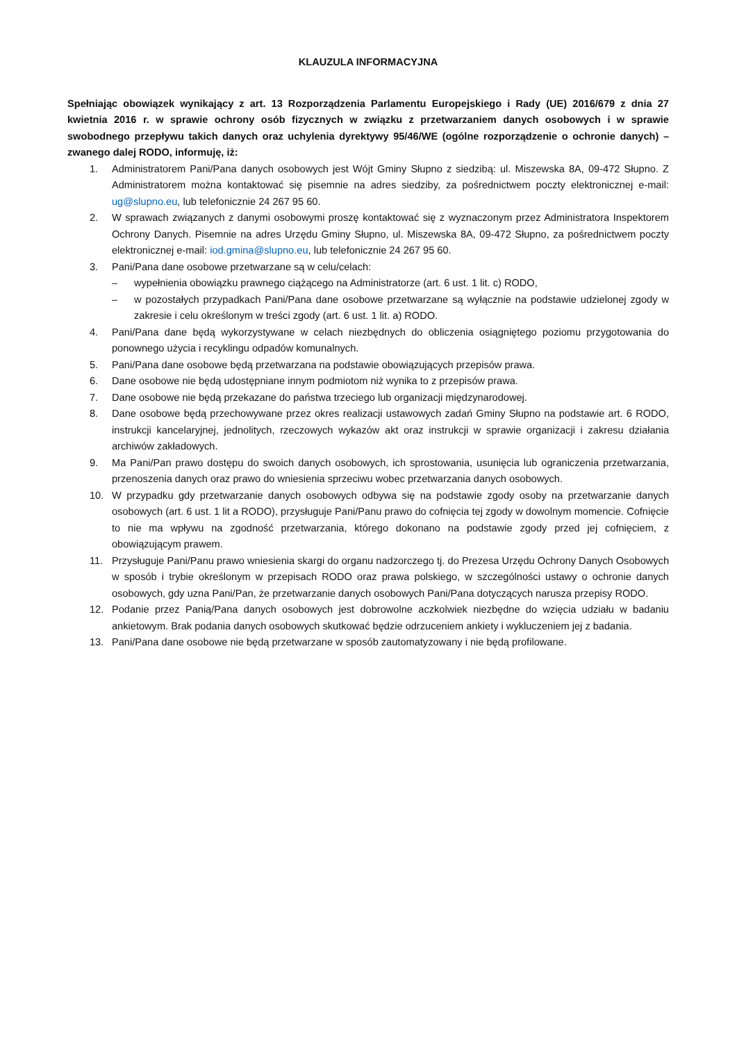KLAUZULA INFORMACYJNA
Spełniając obowiązek wynikający z art. 13 Rozporządzenia Parlamentu Europejskiego i Rady (UE) 2016/679 z dnia 27 kwietnia 2016 r. w sprawie ochrony osób fizycznych w związku z przetwarzaniem danych osobowych i w sprawie swobodnego przepływu takich danych oraz uchylenia dyrektywy 95/46/WE (ogólne rozporządzenie o ochronie danych) – zwanego dalej RODO, informuję, iż:
1. Administratorem Pani/Pana danych osobowych jest Wójt Gminy Słupno z siedzibą: ul. Miszewska 8A, 09-472 Słupno. Z Administratorem można kontaktować się pisemnie na adres siedziby, za pośrednictwem poczty elektronicznej e-mail: ug@slupno.eu, lub telefonicznie 24 267 95 60.
2. W sprawach związanych z danymi osobowymi proszę kontaktować się z wyznaczonym przez Administratora Inspektorem Ochrony Danych. Pisemnie na adres Urzędu Gminy Słupno, ul. Miszewska 8A, 09-472 Słupno, za pośrednictwem poczty elektronicznej e-mail: iod.gmina@slupno.eu, lub telefonicznie 24 267 95 60.
3. Pani/Pana dane osobowe przetwarzane są w celu/celach:
– wypełnienia obowiązku prawnego ciążącego na Administratorze (art. 6 ust. 1 lit. c) RODO,
– w pozostałych przypadkach Pani/Pana dane osobowe przetwarzane są wyłącznie na podstawie udzielonej zgody w zakresie i celu określonym w treści zgody (art. 6 ust. 1 lit. a) RODO.
4. Pani/Pana dane będą wykorzystywane w celach niezbędnych do obliczenia osiągniętego poziomu przygotowania do ponownego użycia i recyklingu odpadów komunalnych.
5. Pani/Pana dane osobowe będą przetwarzana na podstawie obowiązujących przepisów prawa.
6. Dane osobowe nie będą udostępniane innym podmiotom niż wynika to z przepisów prawa.
7. Dane osobowe nie będą przekazane do państwa trzeciego lub organizacji międzynarodowej.
8. Dane osobowe będą przechowywane przez okres realizacji ustawowych zadań Gminy Słupno na podstawie art. 6 RODO, instrukcji kancelaryjnej, jednolitych, rzeczowych wykazów akt oraz instrukcji w sprawie organizacji i zakresu działania archiwów zakładowych.
9. Ma Pani/Pan prawo dostępu do swoich danych osobowych, ich sprostowania, usunięcia lub ograniczenia przetwarzania, przenoszenia danych oraz prawo do wniesienia sprzeciwu wobec przetwarzania danych osobowych.
10. W przypadku gdy przetwarzanie danych osobowych odbywa się na podstawie zgody osoby na przetwarzanie danych osobowych (art. 6 ust. 1 lit a RODO), przysługuje Pani/Panu prawo do cofnięcia tej zgody w dowolnym momencie. Cofnięcie to nie ma wpływu na zgodność przetwarzania, którego dokonano na podstawie zgody przed jej cofnięciem, z obowiązującym prawem.
11. Przysługuje Pani/Panu prawo wniesienia skargi do organu nadzorczego tj. do Prezesa Urzędu Ochrony Danych Osobowych w sposób i trybie określonym w przepisach RODO oraz prawa polskiego, w szczególności ustawy o ochronie danych osobowych, gdy uzna Pani/Pan, że przetwarzanie danych osobowych Pani/Pana dotyczących narusza przepisy RODO.
12. Podanie przez Panią/Pana danych osobowych jest dobrowolne aczkolwiek niezbędne do wzięcia udziału w badaniu ankietowym. Brak podania danych osobowych skutkować będzie odrzuceniem ankiety i wykluczeniem jej z badania.
13. Pani/Pana dane osobowe nie będą przetwarzane w sposób zautomatyzowany i nie będą profilowane.